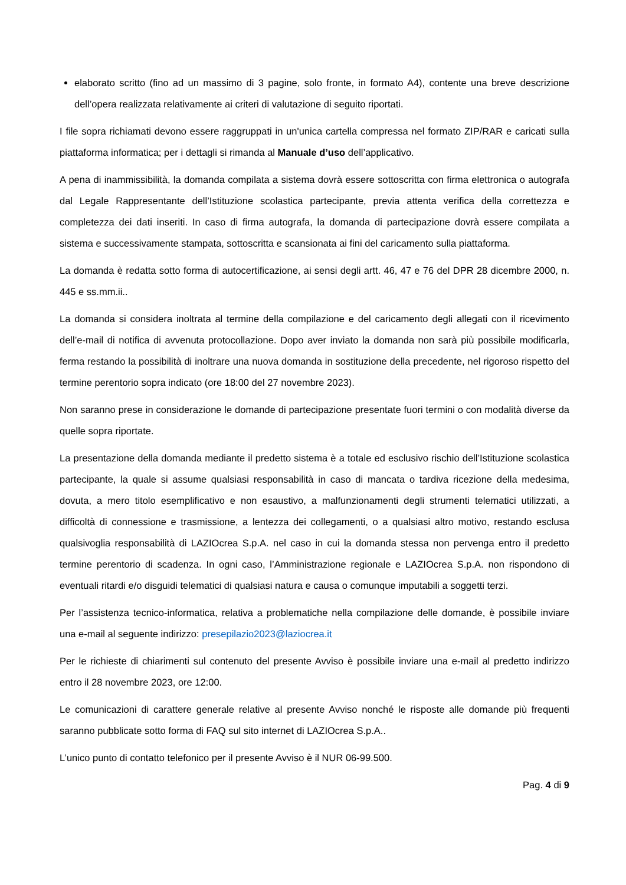elaborato scritto (fino ad un massimo di 3 pagine, solo fronte, in formato A4), contente una breve descrizione dell’opera realizzata relativamente ai criteri di valutazione di seguito riportati.
I file sopra richiamati devono essere raggruppati in un'unica cartella compressa nel formato ZIP/RAR e caricati sulla piattaforma informatica; per i dettagli si rimanda al Manuale d’uso dell’applicativo.
A pena di inammissibilità, la domanda compilata a sistema dovrà essere sottoscritta con firma elettronica o autografa dal Legale Rappresentante dell’Istituzione scolastica partecipante, previa attenta verifica della correttezza e completezza dei dati inseriti. In caso di firma autografa, la domanda di partecipazione dovrà essere compilata a sistema e successivamente stampata, sottoscritta e scansionata ai fini del caricamento sulla piattaforma.
La domanda è redatta sotto forma di autocertificazione, ai sensi degli artt. 46, 47 e 76 del DPR 28 dicembre 2000, n. 445 e ss.mm.ii..
La domanda si considera inoltrata al termine della compilazione e del caricamento degli allegati con il ricevimento dell’e-mail di notifica di avvenuta protocollazione. Dopo aver inviato la domanda non sarà più possibile modificarla, ferma restando la possibilità di inoltrare una nuova domanda in sostituzione della precedente, nel rigoroso rispetto del termine perentorio sopra indicato (ore 18:00 del 27 novembre 2023).
Non saranno prese in considerazione le domande di partecipazione presentate fuori termini o con modalità diverse da quelle sopra riportate.
La presentazione della domanda mediante il predetto sistema è a totale ed esclusivo rischio dell’Istituzione scolastica partecipante, la quale si assume qualsiasi responsabilità in caso di mancata o tardiva ricezione della medesima, dovuta, a mero titolo esemplificativo e non esaustivo, a malfunzionamenti degli strumenti telematici utilizzati, a difficoltà di connessione e trasmissione, a lentezza dei collegamenti, o a qualsiasi altro motivo, restando esclusa qualsivoglia responsabilità di LAZIOcrea S.p.A. nel caso in cui la domanda stessa non pervenga entro il predetto termine perentorio di scadenza. In ogni caso, l’Amministrazione regionale e LAZIOcrea S.p.A. non rispondono di eventuali ritardi e/o disguidi telematici di qualsiasi natura e causa o comunque imputabili a soggetti terzi.
Per l’assistenza tecnico-informatica, relativa a problematiche nella compilazione delle domande, è possibile inviare una e-mail al seguente indirizzo: presepilazio2023@laziocrea.it
Per le richieste di chiarimenti sul contenuto del presente Avviso è possibile inviare una e-mail al predetto indirizzo entro il 28 novembre 2023, ore 12:00.
Le comunicazioni di carattere generale relative al presente Avviso nonché le risposte alle domande più frequenti saranno pubblicate sotto forma di FAQ sul sito internet di LAZIOcrea S.p.A..
L’unico punto di contatto telefonico per il presente Avviso è il NUR 06-99.500.
Pag. 4 di 9